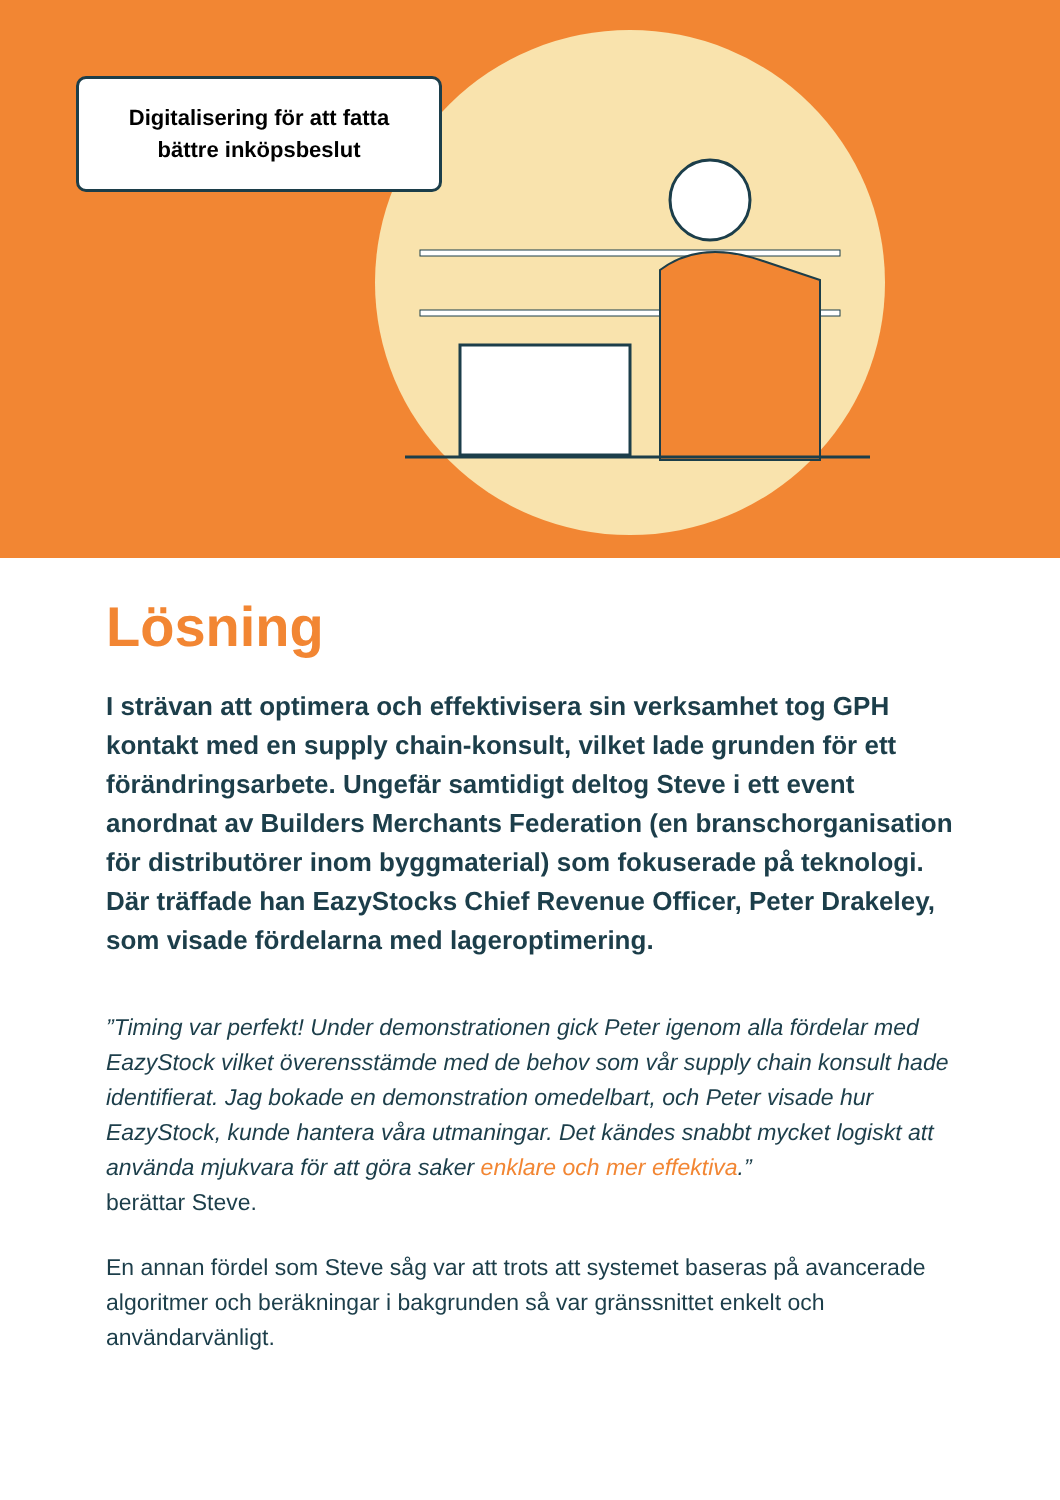Digitalisering för att fatta
bättre inköpsbeslut
Lösning
I strävan att optimera och effektivisera sin verksamhet tog GPH kontakt med en supply chain-konsult, vilket lade grunden för ett förändringsarbete. Ungefär samtidigt deltog Steve i ett event anordnat av Builders Merchants Federation (en branschorganisation för distributörer inom byggmaterial) som fokuserade på teknologi. Där träffade han EazyStocks Chief Revenue Officer, Peter Drakeley, som visade fördelarna med lageroptimering.
”Timing var perfekt! Under demonstrationen gick Peter igenom alla fördelar med EazyStock vilket överensstämde med de behov som vår supply chain konsult hade identifierat. Jag bokade en demonstration omedelbart, och Peter visade hur EazyStock, kunde hantera våra utmaningar. Det kändes snabbt mycket logiskt att använda mjukvara för att göra saker enklare och mer effektiva.”
berättar Steve.
En annan fördel som Steve såg var att trots att systemet baseras på avancerade algoritmer och beräkningar i bakgrunden så var gränssnittet enkelt och användarvänligt.